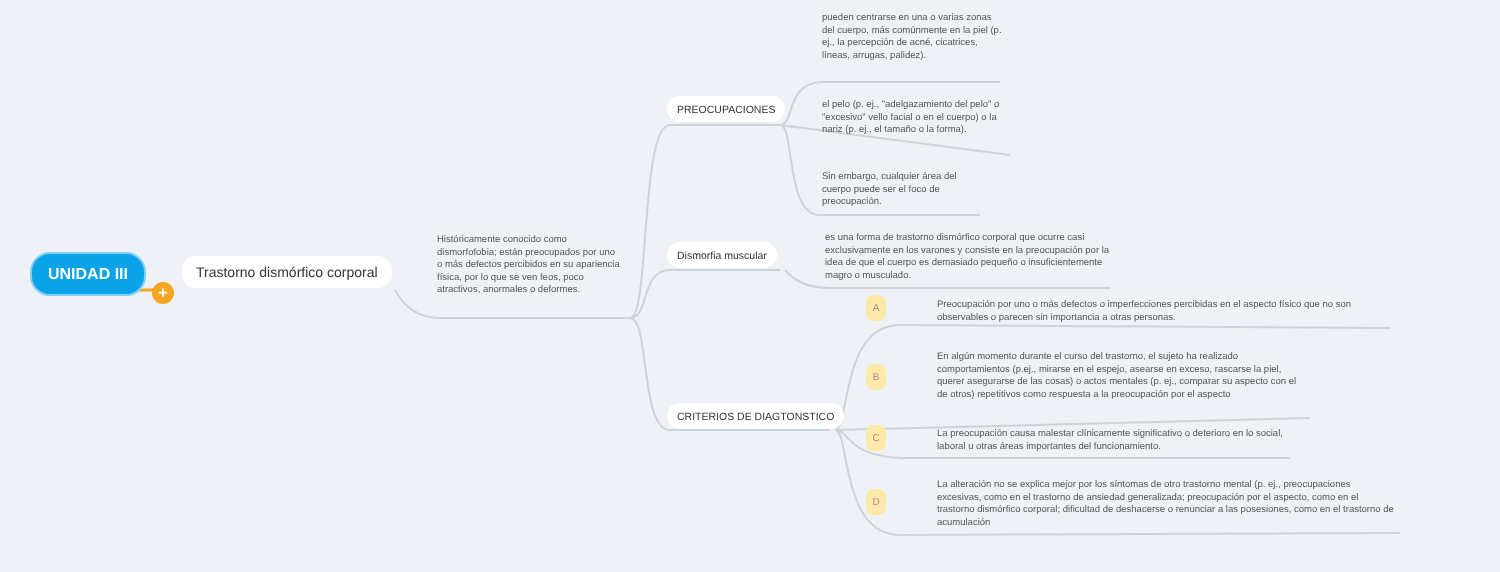UNIDAD III
+
Trastorno dismórfico corporal
Históricamente conocido como dismorfofobia; están preocupados por uno o más defectos percibidos en su apariencia física, por lo que se ven feos, poco atractivos, anormales o deformes.
PREOCUPACIONES
pueden centrarse en una o varias zonas del cuerpo, más comúnmente en la piel (p. ej., la percepción de acné, cicatrices, líneas, arrugas, palidez).
el pelo (p. ej., "adelgazamiento del pelo" o "excesivo" vello facial o en el cuerpo) o la nariz (p. ej., el tamaño o la forma).
Sin embargo, cualquier área del cuerpo puede ser el foco de preocupación.
Dismorfia muscular
es una forma de trastorno dismórfico corporal que ocurre casi exclusivamente en los varones y consiste en la preocupación por la idea de que el cuerpo es demasiado pequeño o insuficientemente magro o musculado.
CRITERIOS DE DIAGTONSTICO
A
B
C
D
Preocupación por uno o más defectos o imperfecciones percibidas en el aspecto físico que no son observables o parecen sin importancia a otras personas.
En algún momento durante el curso del trastorno, el sujeto ha realizado comportamientos (p.ej., mirarse en el espejo, asearse en exceso, rascarse la piel, querer asegurarse de las cosas) o actos mentales (p. ej., comparar su aspecto con el de otros) repetitivos como respuesta a la preocupación por el aspecto
La preocupación causa malestar clínicamente significativo o deterioro en lo social, laboral u otras áreas importantes del funcionamiento.
La alteración no se explica mejor por los síntomas de otro trastorno mental (p. ej., preocupaciones excesivas, como en el trastorno de ansiedad generalizada; preocupación por el aspecto, como en el trastorno dismórfico corporal; dificultad de deshacerse o renunciar a las posesiones, como en el trastorno de acumulación